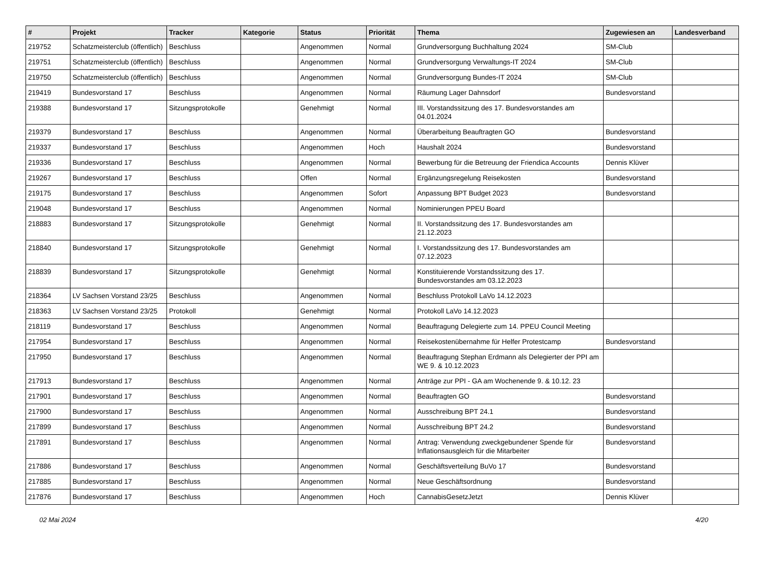| # | Projekt | Tracker | Kategorie | Status | Priorität | Thema | Zugewiesen an | Landesverband |
| --- | --- | --- | --- | --- | --- | --- | --- | --- |
| 219752 | Schatzmeisterclub (öffentlich) | Beschluss | | Angenommen | Normal | Grundversorgung Buchhaltung 2024 | SM-Club | |
| 219751 | Schatzmeisterclub (öffentlich) | Beschluss | | Angenommen | Normal | Grundversorgung Verwaltungs-IT 2024 | SM-Club | |
| 219750 | Schatzmeisterclub (öffentlich) | Beschluss | | Angenommen | Normal | Grundversorgung Bundes-IT 2024 | SM-Club | |
| 219419 | Bundesvorstand 17 | Beschluss | | Angenommen | Normal | Räumung Lager Dahnsdorf | Bundesvorstand | |
| 219388 | Bundesvorstand 17 | Sitzungsprotokolle | | Genehmigt | Normal | III. Vorstandssitzung des 17. Bundesvorstandes am 04.01.2024 | | |
| 219379 | Bundesvorstand 17 | Beschluss | | Angenommen | Normal | Überarbeitung Beauftragten GO | Bundesvorstand | |
| 219337 | Bundesvorstand 17 | Beschluss | | Angenommen | Hoch | Haushalt 2024 | Bundesvorstand | |
| 219336 | Bundesvorstand 17 | Beschluss | | Angenommen | Normal | Bewerbung für die Betreuung der Friendica Accounts | Dennis Klüver | |
| 219267 | Bundesvorstand 17 | Beschluss | | Offen | Normal | Ergänzungsregelung Reisekosten | Bundesvorstand | |
| 219175 | Bundesvorstand 17 | Beschluss | | Angenommen | Sofort | Anpassung BPT Budget 2023 | Bundesvorstand | |
| 219048 | Bundesvorstand 17 | Beschluss | | Angenommen | Normal | Nominierungen PPEU Board | | |
| 218883 | Bundesvorstand 17 | Sitzungsprotokolle | | Genehmigt | Normal | II. Vorstandssitzung des 17. Bundesvorstandes am 21.12.2023 | | |
| 218840 | Bundesvorstand 17 | Sitzungsprotokolle | | Genehmigt | Normal | I. Vorstandssitzung des 17. Bundesvorstandes am 07.12.2023 | | |
| 218839 | Bundesvorstand 17 | Sitzungsprotokolle | | Genehmigt | Normal | Konstituierende Vorstandssitzung des 17. Bundesvorstandes am 03.12.2023 | | |
| 218364 | LV Sachsen Vorstand 23/25 | Beschluss | | Angenommen | Normal | Beschluss Protokoll LaVo 14.12.2023 | | |
| 218363 | LV Sachsen Vorstand 23/25 | Protokoll | | Genehmigt | Normal | Protokoll LaVo 14.12.2023 | | |
| 218119 | Bundesvorstand 17 | Beschluss | | Angenommen | Normal | Beauftragung Delegierte zum 14. PPEU Council Meeting | | |
| 217954 | Bundesvorstand 17 | Beschluss | | Angenommen | Normal | Reisekostenübernahme für Helfer Protestcamp | Bundesvorstand | |
| 217950 | Bundesvorstand 17 | Beschluss | | Angenommen | Normal | Beauftragung Stephan Erdmann als Delegierter der PPI am WE 9. & 10.12.2023 | | |
| 217913 | Bundesvorstand 17 | Beschluss | | Angenommen | Normal | Anträge zur PPI - GA am Wochenende 9. & 10.12. 23 | | |
| 217901 | Bundesvorstand 17 | Beschluss | | Angenommen | Normal | Beauftragten GO | Bundesvorstand | |
| 217900 | Bundesvorstand 17 | Beschluss | | Angenommen | Normal | Ausschreibung BPT 24.1 | Bundesvorstand | |
| 217899 | Bundesvorstand 17 | Beschluss | | Angenommen | Normal | Ausschreibung BPT 24.2 | Bundesvorstand | |
| 217891 | Bundesvorstand 17 | Beschluss | | Angenommen | Normal | Antrag: Verwendung zweckgebundener Spende für Inflationsausgleich für die Mitarbeiter | Bundesvorstand | |
| 217886 | Bundesvorstand 17 | Beschluss | | Angenommen | Normal | Geschäftsverteilung BuVo 17 | Bundesvorstand | |
| 217885 | Bundesvorstand 17 | Beschluss | | Angenommen | Normal | Neue Geschäftsordnung | Bundesvorstand | |
| 217876 | Bundesvorstand 17 | Beschluss | | Angenommen | Hoch | CannabisGesetzJetzt | Dennis Klüver | |
02 Mai 2024 4/20